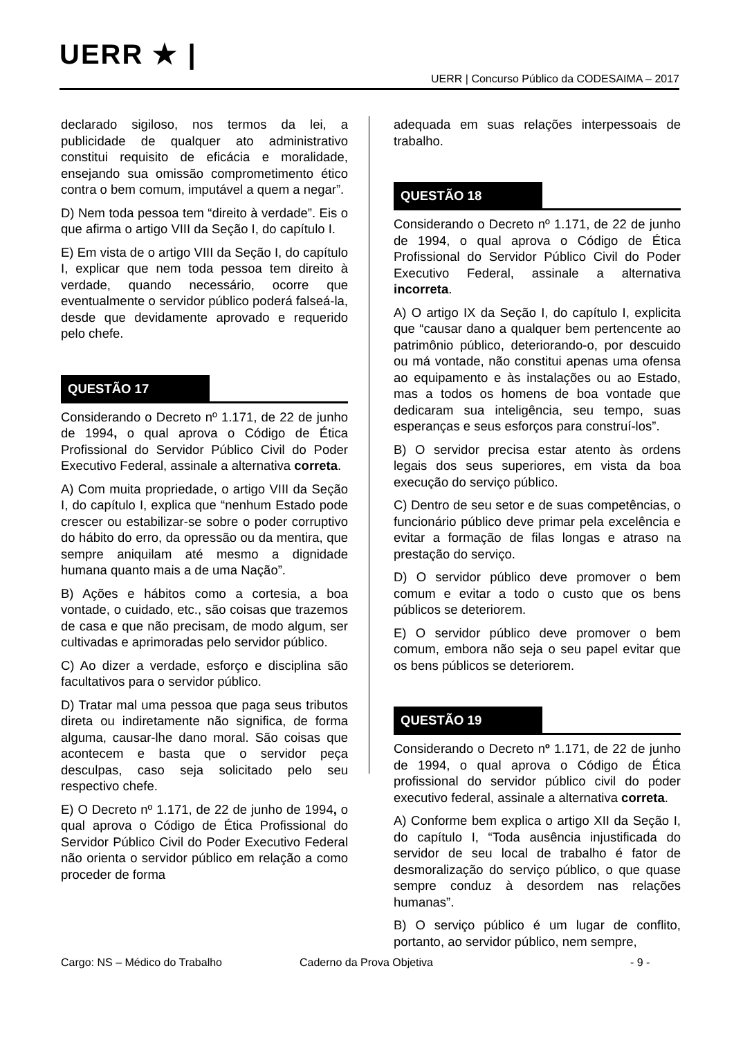UERR ★ |
UERR | Concurso Público da CODESAIMA – 2017
declarado sigiloso, nos termos da lei, a publicidade de qualquer ato administrativo constitui requisito de eficácia e moralidade, ensejando sua omissão comprometimento ético contra o bem comum, imputável a quem a negar”.
D) Nem toda pessoa tem “direito à verdade”. Eis o que afirma o artigo VIII da Seção I, do capítulo I.
E) Em vista de o artigo VIII da Seção I, do capítulo I, explicar que nem toda pessoa tem direito à verdade, quando necessário, ocorre que eventualmente o servidor público poderá falseá-la, desde que devidamente aprovado e requerido pelo chefe.
QUESTÃO 17
Considerando o Decreto nº 1.171, de 22 de junho de 1994, o qual aprova o Código de Ética Profissional do Servidor Público Civil do Poder Executivo Federal, assinale a alternativa correta.
A) Com muita propriedade, o artigo VIII da Seção I, do capítulo I, explica que “nenhum Estado pode crescer ou estabilizar-se sobre o poder corruptivo do hábito do erro, da opressão ou da mentira, que sempre aniquilam até mesmo a dignidade humana quanto mais a de uma Nação”.
B) Ações e hábitos como a cortesia, a boa vontade, o cuidado, etc., são coisas que trazemos de casa e que não precisam, de modo algum, ser cultivadas e aprimoradas pelo servidor público.
C) Ao dizer a verdade, esforço e disciplina são facultativos para o servidor público.
D) Tratar mal uma pessoa que paga seus tributos direta ou indiretamente não significa, de forma alguma, causar-lhe dano moral. São coisas que acontecem e basta que o servidor peça desculpas, caso seja solicitado pelo seu respectivo chefe.
E) O Decreto nº 1.171, de 22 de junho de 1994, o qual aprova o Código de Ética Profissional do Servidor Público Civil do Poder Executivo Federal não orienta o servidor público em relação a como proceder de forma
adequada em suas relações interpessoais de trabalho.
QUESTÃO 18
Considerando o Decreto nº 1.171, de 22 de junho de 1994, o qual aprova o Código de Ética Profissional do Servidor Público Civil do Poder Executivo Federal, assinale a alternativa incorreta.
A) O artigo IX da Seção I, do capítulo I, explicita que “causar dano a qualquer bem pertencente ao patrimônio público, deteriorando-o, por descuido ou má vontade, não constitui apenas uma ofensa ao equipamento e às instalações ou ao Estado, mas a todos os homens de boa vontade que dedicaram sua inteligência, seu tempo, suas esperanças e seus esforços para construí-los”.
B) O servidor precisa estar atento às ordens legais dos seus superiores, em vista da boa execução do serviço público.
C) Dentro de seu setor e de suas competências, o funcionário público deve primar pela excelência e evitar a formação de filas longas e atraso na prestação do serviço.
D) O servidor público deve promover o bem comum e evitar a todo o custo que os bens públicos se deteriorem.
E) O servidor público deve promover o bem comum, embora não seja o seu papel evitar que os bens públicos se deteriorem.
QUESTÃO 19
Considerando o Decreto nº 1.171, de 22 de junho de 1994, o qual aprova o Código de Ética profissional do servidor público civil do poder executivo federal, assinale a alternativa correta.
A) Conforme bem explica o artigo XII da Seção I, do capítulo I, “Toda ausência injustificada do servidor de seu local de trabalho é fator de desmoralização do serviço público, o que quase sempre conduz à desordem nas relações humanas”.
B) O serviço público é um lugar de conflito, portanto, ao servidor público, nem sempre,
Cargo: NS – Médico do Trabalho Caderno da Prova Objetiva - 9 -